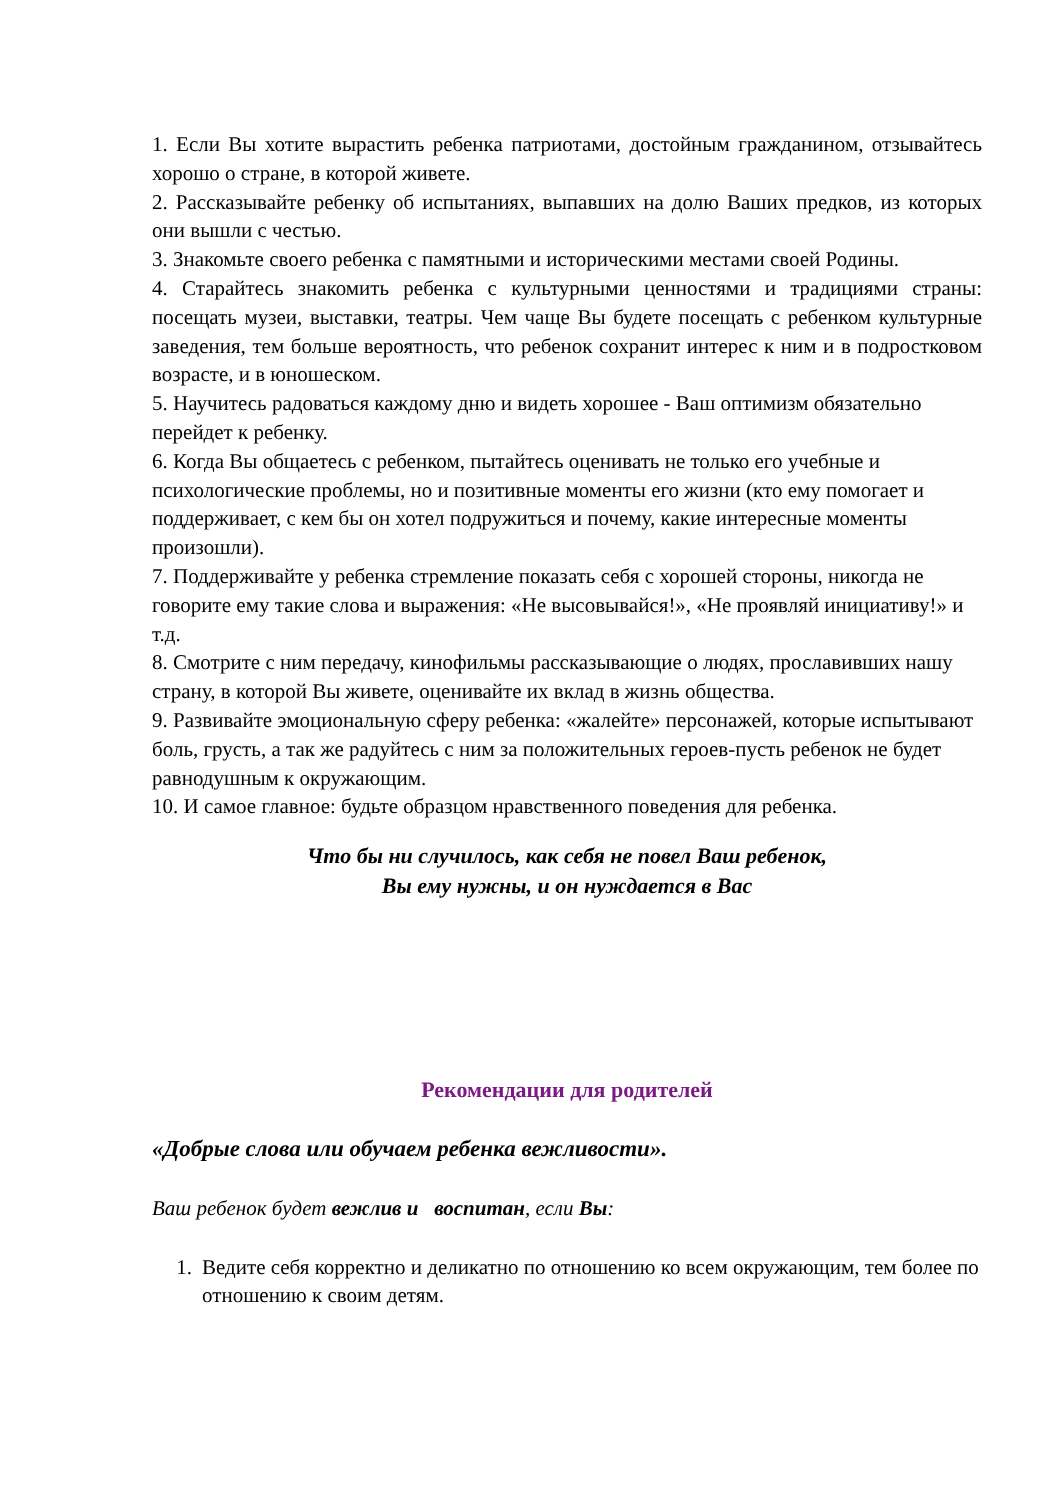1. Если Вы хотите вырастить ребенка патриотами, достойным гражданином, отзывайтесь хорошо о стране, в которой живете.
2. Рассказывайте ребенку об испытаниях, выпавших на долю Ваших предков, из которых они вышли с честью.
3. Знакомьте своего ребенка с памятными и историческими местами своей Родины.
4. Старайтесь знакомить ребенка с культурными ценностями и традициями страны: посещать музеи, выставки, театры. Чем чаще Вы будете посещать с ребенком культурные заведения, тем больше вероятность, что ребенок сохранит интерес к ним и в подростковом возрасте, и в юношеском.
5. Научитесь радоваться каждому дню и видеть хорошее - Ваш оптимизм обязательно перейдет к ребенку.
6. Когда Вы общаетесь с ребенком, пытайтесь оценивать не только его учебные и психологические проблемы, но и позитивные моменты его жизни (кто ему помогает и поддерживает, с кем бы он хотел подружиться и почему, какие интересные моменты произошли).
7. Поддерживайте у ребенка стремление показать себя с хорошей стороны, никогда не говорите ему такие слова и выражения: «Не высовывайся!», «Не проявляй инициативу!» и т.д.
8. Смотрите с ним передачу, кинофильмы рассказывающие о людях, прославивших нашу страну, в которой Вы живете, оценивайте их вклад в жизнь общества.
9. Развивайте эмоциональную сферу ребенка: «жалейте» персонажей, которые испытывают боль, грусть, а так же радуйтесь с ним за положительных героев-пусть ребенок не будет равнодушным к окружающим.
10. И самое главное: будьте образцом нравственного поведения для ребенка.
Что бы ни случилось, как себя не повел Ваш ребенок,
Вы ему нужны, и он нуждается в Вас
Рекомендации для родителей
«Добрые слова или обучаем ребенка вежливости».
Ваш ребенок будет вежлив и воспитан, если Вы:
1. Ведите себя корректно и деликатно по отношению ко всем окружающим, тем более по отношению к своим детям.